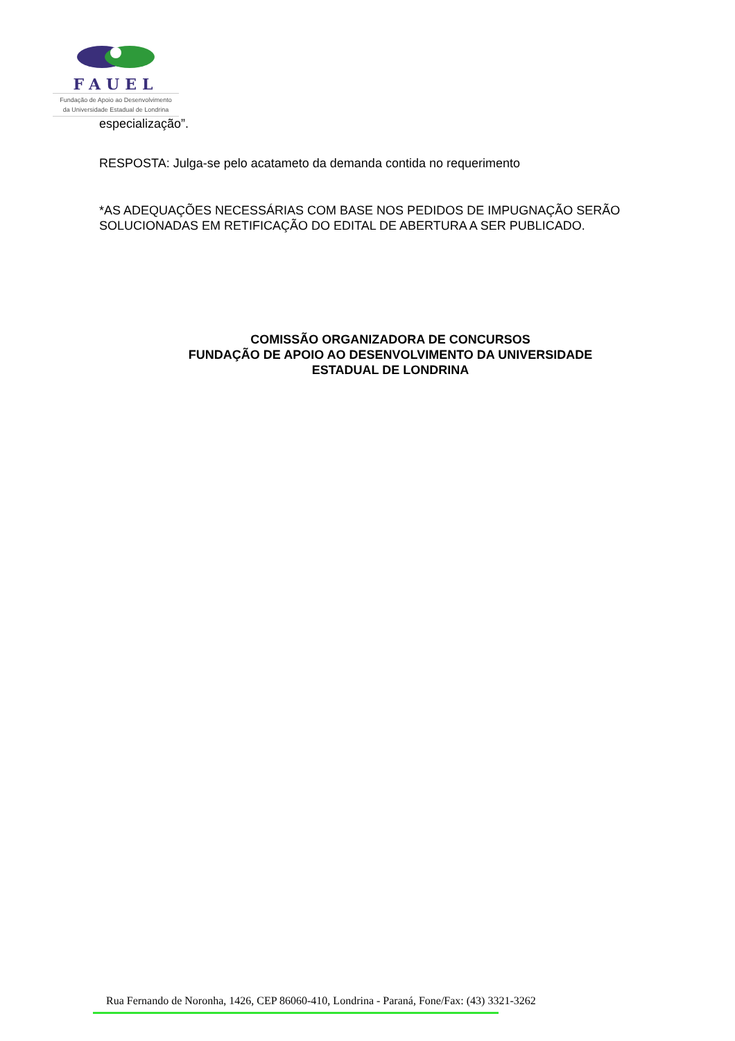FAUEL
Fundação de Apoio ao Desenvolvimento
da Universidade Estadual de Londrina
especialização”.
RESPOSTA: Julga-se pelo acatameto da demanda contida no requerimento
*AS ADEQUAÇÕES NECESSÁRIAS COM BASE NOS PEDIDOS DE IMPUGNAÇÃO SERÃO SOLUCIONADAS EM RETIFICAÇÃO DO EDITAL DE ABERTURA A SER PUBLICADO.
COMISSÃO ORGANIZADORA DE CONCURSOS
FUNDAÇÃO DE APOIO AO DESENVOLVIMENTO DA UNIVERSIDADE
ESTADUAL DE LONDRINA
Rua Fernando de Noronha, 1426, CEP 86060-410, Londrina - Paraná, Fone/Fax: (43) 3321-3262